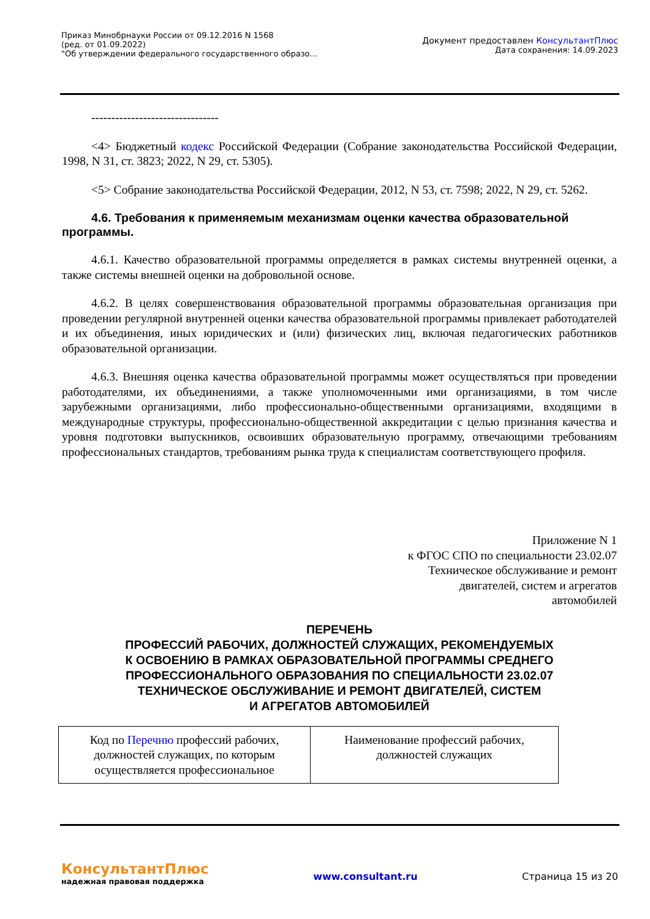Приказ Минобрнауки России от 09.12.2016 N 1568
(ред. от 01.09.2022)
"Об утверждении федерального государственного образо...
Документ предоставлен КонсультантПлюс
Дата сохранения: 14.09.2023
--------------------------------
<4> Бюджетный кодекс Российской Федерации (Собрание законодательства Российской Федерации, 1998, N 31, ст. 3823; 2022, N 29, ст. 5305).
<5> Собрание законодательства Российской Федерации, 2012, N 53, ст. 7598; 2022, N 29, ст. 5262.
4.6. Требования к применяемым механизмам оценки качества образовательной программы.
4.6.1. Качество образовательной программы определяется в рамках системы внутренней оценки, а также системы внешней оценки на добровольной основе.
4.6.2. В целях совершенствования образовательной программы образовательная организация при проведении регулярной внутренней оценки качества образовательной программы привлекает работодателей и их объединения, иных юридических и (или) физических лиц, включая педагогических работников образовательной организации.
4.6.3. Внешняя оценка качества образовательной программы может осуществляться при проведении работодателями, их объединениями, а также уполномоченными ими организациями, в том числе зарубежными организациями, либо профессионально-общественными организациями, входящими в международные структуры, профессионально-общественной аккредитации с целью признания качества и уровня подготовки выпускников, освоивших образовательную программу, отвечающими требованиям профессиональных стандартов, требованиям рынка труда к специалистам соответствующего профиля.
Приложение N 1
к ФГОС СПО по специальности 23.02.07
Техническое обслуживание и ремонт
двигателей, систем и агрегатов
автомобилей
ПЕРЕЧЕНЬ
ПРОФЕССИЙ РАБОЧИХ, ДОЛЖНОСТЕЙ СЛУЖАЩИХ, РЕКОМЕНДУЕМЫХ
К ОСВОЕНИЮ В РАМКАХ ОБРАЗОВАТЕЛЬНОЙ ПРОГРАММЫ СРЕДНЕГО
ПРОФЕССИОНАЛЬНОГО ОБРАЗОВАНИЯ ПО СПЕЦИАЛЬНОСТИ 23.02.07
ТЕХНИЧЕСКОЕ ОБСЛУЖИВАНИЕ И РЕМОНТ ДВИГАТЕЛЕЙ, СИСТЕМ
И АГРЕГАТОВ АВТОМОБИЛЕЙ
| Код по Перечню профессий рабочих, должностей служащих, по которым осуществляется профессиональное | Наименование профессий рабочих, должностей служащих |
КонсультантПлюс
надежная правовая поддержка
www.consultant.ru Страница 15 из 20